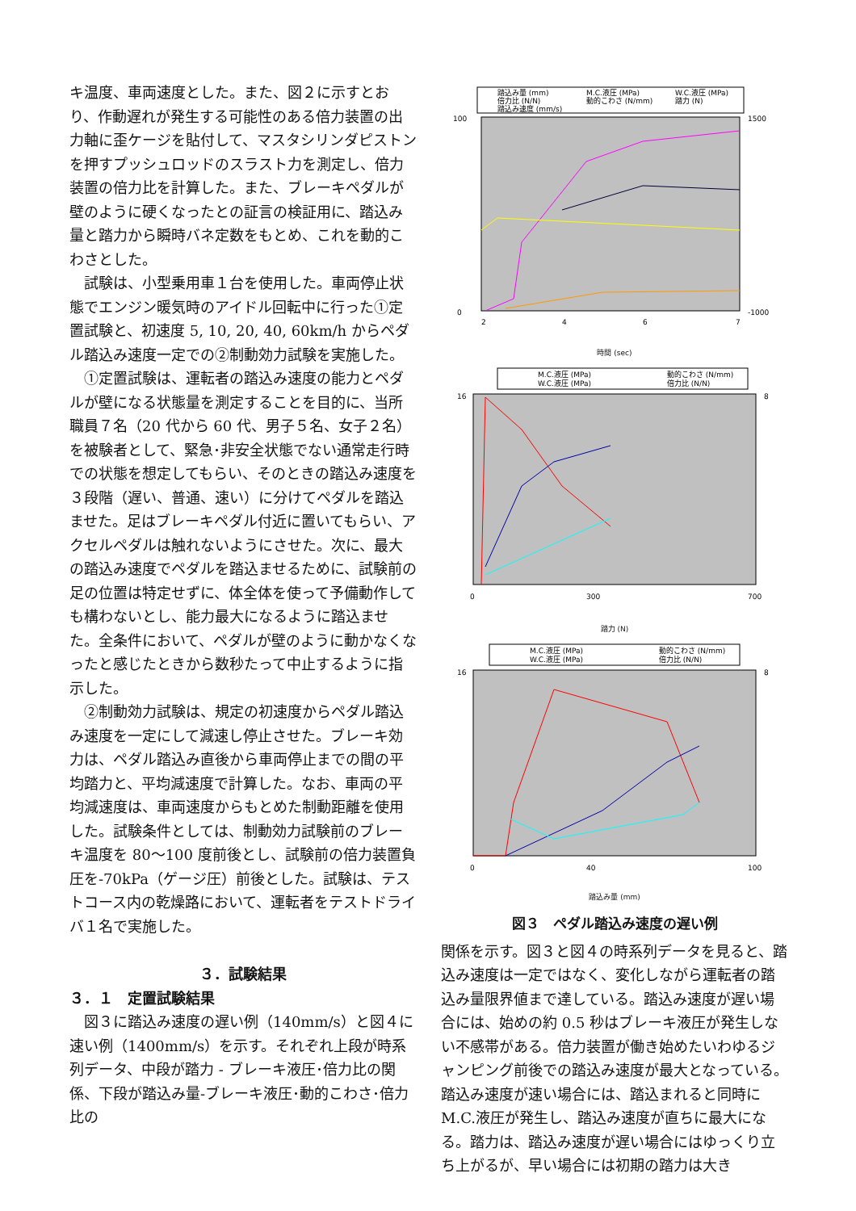キ温度、車両速度とした。また、図２に示すとおり、作動遅れが発生する可能性のある倍力装置の出力軸に歪ケージを貼付して、マスタシリンダピストンを押すプッシュロッドのスラスト力を測定し、倍力装置の倍力比を計算した。また、ブレーキペダルが壁のように硬くなったとの証言の検証用に、踏込み量と踏力から瞬時バネ定数をもとめ、これを動的こわさとした。
　試験は、小型乗用車１台を使用した。車両停止状態でエンジン暖気時のアイドル回転中に行った①定置試験と、初速度 5, 10, 20, 40, 60km/h からペダル踏込み速度一定での②制動効力試験を実施した。
　①定置試験は、運転者の踏込み速度の能力とペダルが壁になる状態量を測定することを目的に、当所職員７名（20 代から 60 代、男子５名、女子２名）を被験者として、緊急･非安全状態でない通常走行時での状態を想定してもらい、そのときの踏込み速度を３段階（遅い、普通、速い）に分けてペダルを踏込ませた。足はブレーキペダル付近に置いてもらい、アクセルペダルは触れないようにさせた。次に、最大の踏込み速度でペダルを踏込ませるために、試験前の足の位置は特定せずに、体全体を使って予備動作しても構わないとし、能力最大になるように踏込ませた。全条件において、ペダルが壁のように動かなくなったと感じたときから数秒たって中止するように指示した。
　②制動効力試験は、規定の初速度からペダル踏込み速度を一定にして減速し停止させた。ブレーキ効力は、ペダル踏込み直後から車両停止までの間の平均踏力と、平均減速度で計算した。なお、車両の平均減速度は、車両速度からもとめた制動距離を使用した。試験条件としては、制動効力試験前のブレーキ温度を 80～100 度前後とし、試験前の倍力装置負圧を-70kPa（ゲージ圧）前後とした。試験は、テストコース内の乾燥路において、運転者をテストドライバ１名で実施した。
３．試験結果
３．１　定置試験結果
　図３に踏込み速度の遅い例（140mm/s）と図４に速い例（1400mm/s）を示す。それぞれ上段が時系列データ、中段が踏力 - ブレーキ液圧･倍力比の関係、下段が踏込み量-ブレーキ液圧･動的こわさ･倍力比の
踏込み量 (mm)
M.C.液圧 (MPa)
W.C.液圧 (MPa)
倍力比 (N/N)
動的こわさ (N/mm)
踏力 (N)
踏込み速度 (mm/s)
100
0
1500
-1000
2
4
6
7
時間 (sec)
M.C.液圧 (MPa)
動的こわさ (N/mm)
W.C.液圧 (MPa)
倍力比 (N/N)
16
8
0
300
700
踏力 (N)
M.C.液圧 (MPa)
動的こわさ (N/mm)
W.C.液圧 (MPa)
倍力比 (N/N)
16
8
0
40
100
踏込み量 (mm)
図３　ペダル踏込み速度の遅い例
関係を示す。図３と図４の時系列データを見ると、踏込み速度は一定ではなく、変化しながら運転者の踏込み量限界値まで達している。踏込み速度が遅い場合には、始めの約 0.5 秒はブレーキ液圧が発生しない不感帯がある。倍力装置が働き始めたいわゆるジャンピング前後での踏込み速度が最大となっている。踏込み速度が速い場合には、踏込まれると同時に M.C.液圧が発生し、踏込み速度が直ちに最大になる。踏力は、踏込み速度が遅い場合にはゆっくり立ち上がるが、早い場合には初期の踏力は大き